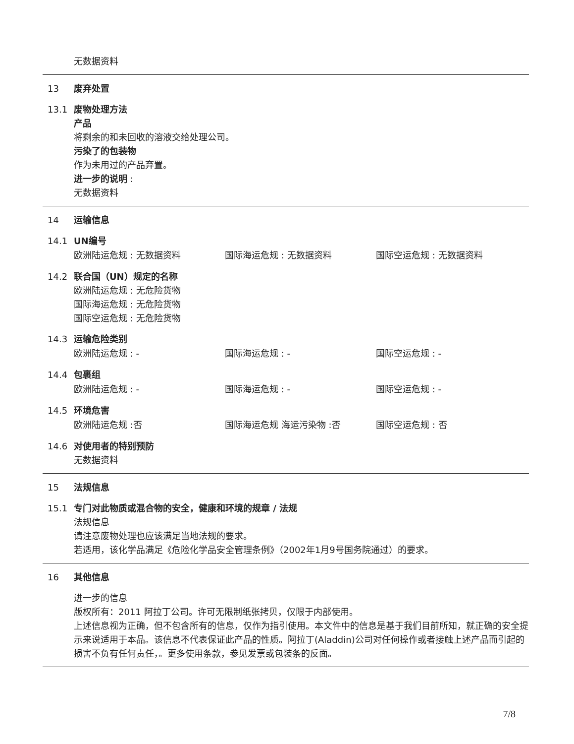无数据资料
13 废弃处置
13.1 废物处理方法
产品
将剩余的和未回收的溶液交给处理公司。
污染了的包装物
作为未用过的产品弃置。
进一步的说明 :
无数据资料
14 运输信息
14.1 UN编号
欧洲陆运危规 : 无数据资料 国际海运危规 : 无数据资料 国际空运危规 : 无数据资料
14.2 联合国（UN）规定的名称
欧洲陆运危规 : 无危险货物
国际海运危规 : 无危险货物
国际空运危规 : 无危险货物
14.3 运输危险类别
欧洲陆运危规 : - 国际海运危规 : - 国际空运危规 : -
14.4 包裹组
欧洲陆运危规 : - 国际海运危规 : - 国际空运危规 : -
14.5 环境危害
欧洲陆运危规 :否 国际海运危规 海运污染物 :否 国际空运危规 : 否
14.6 对使用者的特别预防
无数据资料
15 法规信息
15.1 专门对此物质或混合物的安全，健康和环境的规章 / 法规
法规信息
请注意废物处理也应该满足当地法规的要求。
若适用，该化学品满足《危险化学品安全管理条例》（2002年1月9号国务院通过）的要求。
16 其他信息
进一步的信息
版权所有：2011 阿拉丁公司。许可无限制纸张拷贝，仅限于内部使用。
上述信息视为正确，但不包含所有的信息，仅作为指引使用。本文件中的信息是基于我们目前所知，就正确的安全提示来说适用于本品。该信息不代表保证此产品的性质。阿拉丁(Aladdin)公司对任何操作或者接触上述产品而引起的损害不负有任何责任，。更多使用条款，参见发票或包装条的反面。
7/8